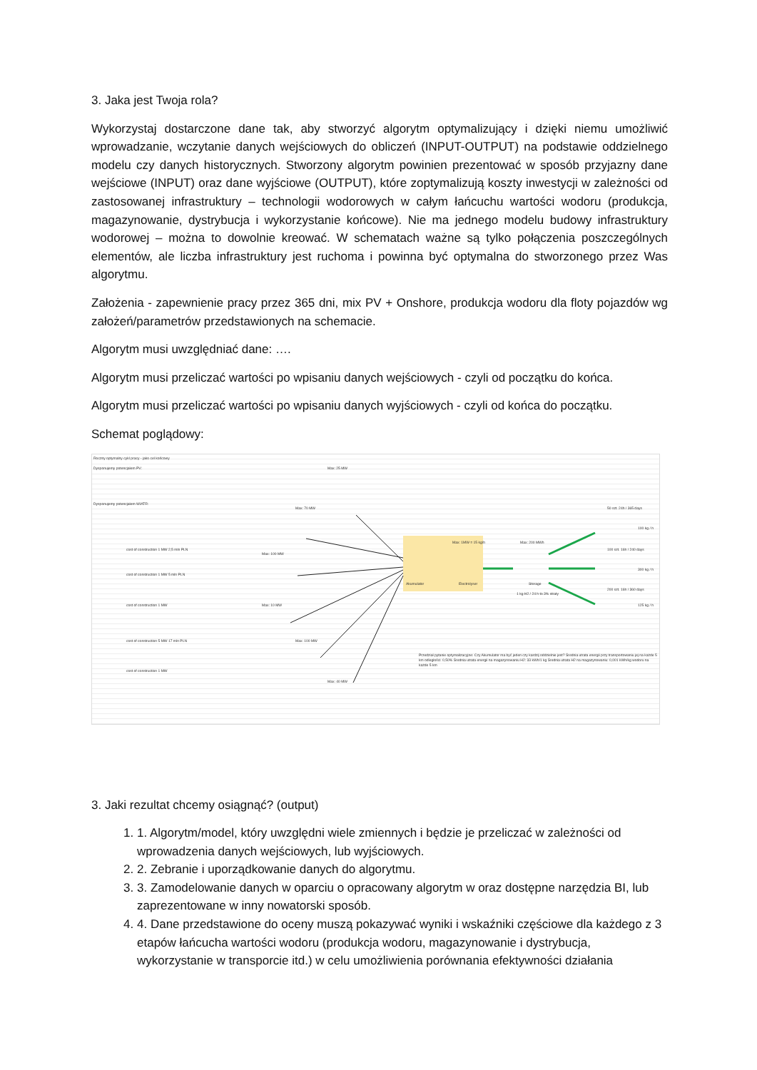3. Jaka jest Twoja rola?
Wykorzystaj dostarczone dane tak, aby stworzyć algorytm optymalizujący i dzięki niemu umożliwić wprowadzanie, wczytanie danych wejściowych do obliczeń (INPUT-OUTPUT) na podstawie oddzielnego modelu czy danych historycznych. Stworzony algorytm powinien prezentować w sposób przyjazny dane wejściowe (INPUT) oraz dane wyjściowe (OUTPUT), które zoptymalizują koszty inwestycji w zależności od zastosowanej infrastruktury – technologii wodorowych w całym łańcuchu wartości wodoru (produkcja, magazynowanie, dystrybucja i wykorzystanie końcowe). Nie ma jednego modelu budowy infrastruktury wodorowej – można to dowolnie kreować. W schematach ważne są tylko połączenia poszczególnych elementów, ale liczba infrastruktury jest ruchoma i powinna być optymalna do stworzonego przez Was algorytmu.
Założenia - zapewnienie pracy przez 365 dni, mix PV + Onshore, produkcja wodoru dla floty pojazdów wg założeń/parametrów przedstawionych na schemacie.
Algorytm musi uwzględniać dane: ….
Algorytm musi przeliczać wartości po wpisaniu danych wejściowych - czyli od początku do końca.
Algorytm musi przeliczać wartości po wpisaniu danych wyjściowych - czyli od końca do początku.
Schemat poglądowy:
Roczny optymalny cykl pracy - jako cel końcowy
Dysponujemy potencjałem PV:
Dysponujemy potencjałem WIATR:
cost of construction 1 MW 2,5 mln PLN
cost of construction 1 MW 5 mln PLN
cost of construction 1 MW
cost of construction 5 MW 17 mln PLN
cost of construction 1 MW
Max: 25 MW
Max: 70 MW
Max: 100 MW
Max: 10 MW
Max: 100 MW
Max: 40 MW
Akumulator Electrolyser
Max: 1MW = 15 kg/h Max: 200 MWh
Storage
1 kg H2 / 24 h to 3% straty
50 szt. 24h / 365 days
100 szt. 16h / 240 days
200 szt. 16h / 360 days
100 kg / h
300 kg / h
125 kg / h
Przedział pytanie optymalizacyjne: Czy Akumulator ma być jeden czy kardzij oddzielnie jest? Średnia utrata energii przy transportowaniu jej na każde 5 km odległości: 0,50% Średnia utrata energii na magazynowaniu H2: 33 kWh/1 kg Średnia utrata H2 na magazynowaniu: 0,001 kWh/kg wodoru na każde 5 km
3. Jaki rezultat chcemy osiągnąć? (output)
1. 1. Algorytm/model, który uwzględni wiele zmiennych i będzie je przeliczać w zależności od wprowadzenia danych wejściowych, lub wyjściowych.
2. 2. Zebranie i uporządkowanie danych do algorytmu.
3. 3. Zamodelowanie danych w oparciu o opracowany algorytm w oraz dostępne narzędzia BI, lub zaprezentowane w inny nowatorski sposób.
4. 4. Dane przedstawione do oceny muszą pokazywać wyniki i wskaźniki częściowe dla każdego z 3 etapów łańcucha wartości wodoru (produkcja wodoru, magazynowanie i dystrybucja, wykorzystanie w transporcie itd.) w celu umożliwienia porównania efektywności działania